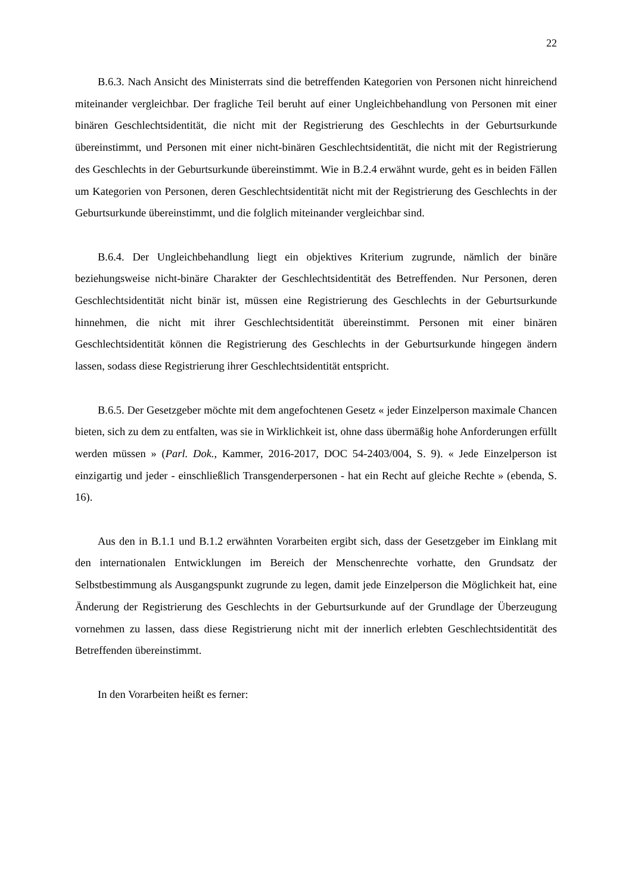22
B.6.3. Nach Ansicht des Ministerrats sind die betreffenden Kategorien von Personen nicht hinreichend miteinander vergleichbar. Der fragliche Teil beruht auf einer Ungleichbehandlung von Personen mit einer binären Geschlechtsidentität, die nicht mit der Registrierung des Geschlechts in der Geburtsurkunde übereinstimmt, und Personen mit einer nicht-binären Geschlechtsidentität, die nicht mit der Registrierung des Geschlechts in der Geburtsurkunde übereinstimmt. Wie in B.2.4 erwähnt wurde, geht es in beiden Fällen um Kategorien von Personen, deren Geschlechtsidentität nicht mit der Registrierung des Geschlechts in der Geburtsurkunde übereinstimmt, und die folglich miteinander vergleichbar sind.
B.6.4. Der Ungleichbehandlung liegt ein objektives Kriterium zugrunde, nämlich der binäre beziehungsweise nicht-binäre Charakter der Geschlechtsidentität des Betreffenden. Nur Personen, deren Geschlechtsidentität nicht binär ist, müssen eine Registrierung des Geschlechts in der Geburtsurkunde hinnehmen, die nicht mit ihrer Geschlechtsidentität übereinstimmt. Personen mit einer binären Geschlechtsidentität können die Registrierung des Geschlechts in der Geburtsurkunde hingegen ändern lassen, sodass diese Registrierung ihrer Geschlechtsidentität entspricht.
B.6.5. Der Gesetzgeber möchte mit dem angefochtenen Gesetz « jeder Einzelperson maximale Chancen bieten, sich zu dem zu entfalten, was sie in Wirklichkeit ist, ohne dass übermäßig hohe Anforderungen erfüllt werden müssen » (Parl. Dok., Kammer, 2016-2017, DOC 54-2403/004, S. 9). « Jede Einzelperson ist einzigartig und jeder - einschließlich Transgenderpersonen - hat ein Recht auf gleiche Rechte » (ebenda, S. 16).
Aus den in B.1.1 und B.1.2 erwähnten Vorarbeiten ergibt sich, dass der Gesetzgeber im Einklang mit den internationalen Entwicklungen im Bereich der Menschenrechte vorhatte, den Grundsatz der Selbstbestimmung als Ausgangspunkt zugrunde zu legen, damit jede Einzelperson die Möglichkeit hat, eine Änderung der Registrierung des Geschlechts in der Geburtsurkunde auf der Grundlage der Überzeugung vornehmen zu lassen, dass diese Registrierung nicht mit der innerlich erlebten Geschlechtsidentität des Betreffenden übereinstimmt.
In den Vorarbeiten heißt es ferner: